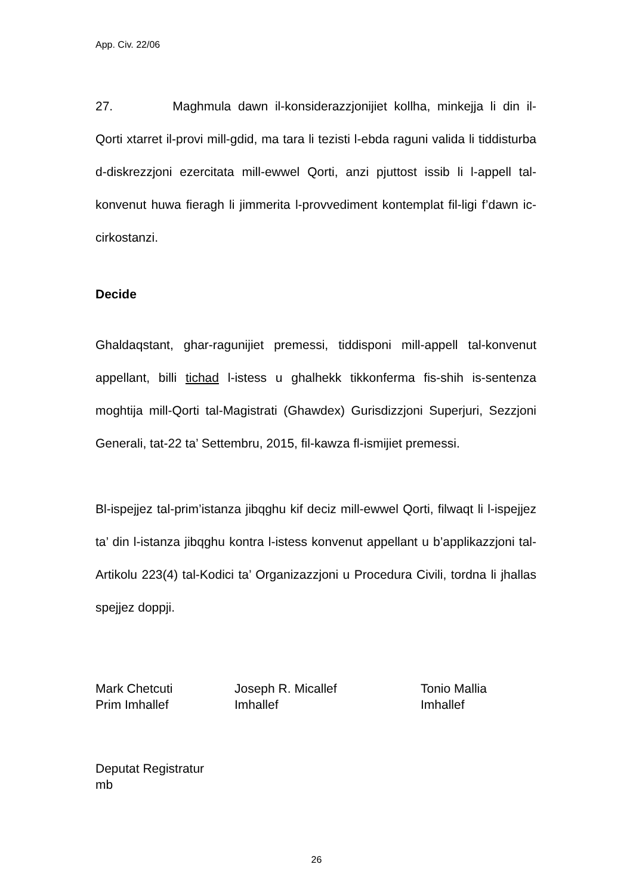App. Civ. 22/06
27. Maghmula dawn il-konsiderazzjonijiet kollha, minkejja li din il-Qorti xtarret il-provi mill-gdid, ma tara li tezisti l-ebda raguni valida li tiddisturba d-diskrezzjoni ezercitata mill-ewwel Qorti, anzi pjuttost issib li l-appell tal-konvenut huwa fieragh li jimmerita l-provvediment kontemplat fil-ligi f’dawn ic-cirkostanzi.
Decide
Ghaldaqstant, ghar-ragunijiet premessi, tiddisponi mill-appell tal-konvenut appellant, billi tichad l-istess u ghalhekk tikkonferma fis-shih is-sentenza moghtija mill-Qorti tal-Magistrati (Ghawdex) Gurisdizzjoni Superjuri, Sezzjoni Generali, tat-22 ta’ Settembru, 2015, fil-kawza fl-ismijiet premessi.
Bl-ispejjez tal-prim’istanza jibqghu kif deciz mill-ewwel Qorti, filwaqt li l-ispejjez ta’ din l-istanza jibqghu kontra l-istess konvenut appellant u b’applikazzjoni tal-Artikolu 223(4) tal-Kodici ta’ Organizazzjoni u Procedura Civili, tordna li jhallas spejjez doppji.
Mark Chetcuti
Prim Imhallef
Joseph R. Micallef
Imhallef
Tonio Mallia
Imhallef
Deputat Registratur
mb
26